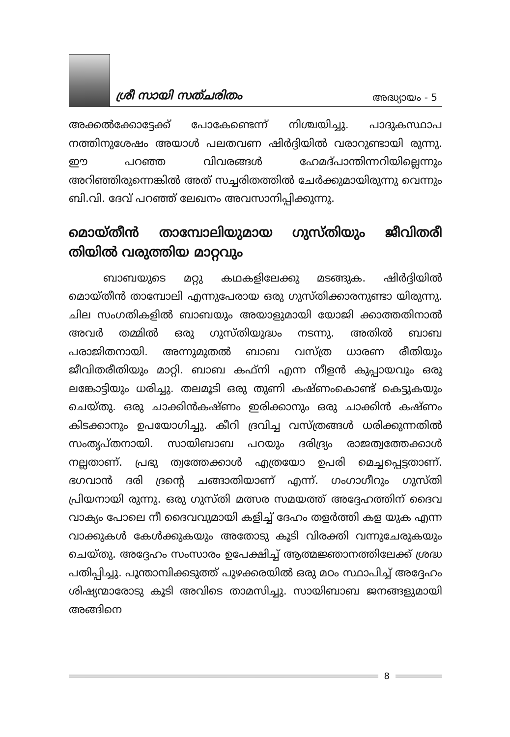ശ്രീ സായി സത്ചരിതം അദ്ധ്യായം - 5
അക്കൽക്കോട്ടേക്ക് പോകേണ്ടെന്ന് നിശ്ചയിച്ചു. പാദുകസ്ഥാപ നത്തിനുശേഷം അയാൾ പലതവണ ഷിർദ്ദിയിൽ വരാറുണ്ടായി രുന്നു. ഈ പറഞ്ഞ വിവരങ്ങൾ ഹേമദ്പാന്തിന്നറിയില്ലെന്നും അറിഞ്ഞിരുന്നെങ്കിൽ അത് സച്ചരിതത്തിൽ ചേർക്കുമായിരുന്നു വെന്നും ബി.വി. ദേവ് പറഞ്ഞ് ലേഖനം അവസാനിപ്പിക്കുന്നു.
മൊയ്തീൻ താമ്പോലിയുമായ ഗുസ്തിയും ജീവിതരീ തിയിൽ വരുത്തിയ മാറ്റവും
ബാബയുടെ മറ്റു കഥകളിലേക്കു മടങ്ങുക. ഷിർദ്ദിയിൽ മൊയ്തീൻ താമ്പോലി എന്നുപേരായ ഒരു ഗുസ്തിക്കാരനുണ്ടാ യിരുന്നു. ചില സംഗതികളിൽ ബാബയും അയാളുമായി യോജി ക്കാത്തതിനാൽ അവർ തമ്മിൽ ഒരു ഗുസ്തിയുദ്ധം നടന്നു. അതിൽ ബാബ പരാജിതനായി. അന്നുമുതൽ ബാബ വസ്ത്ര ധാരണ രീതിയും ജീവിതരീതിയും മാറ്റി. ബാബ കഫ്നി എന്ന നീളൻ കുപ്പായവും ഒരു ലങ്കോട്ടിയും ധരിച്ചു. തലമൂടി ഒരു തുണി കഷ്ണംകൊണ്ട് കെട്ടുകയും ചെയ്തു. ഒരു ചാക്കിൻകഷ്ണം ഇരിക്കാനും ഒരു ചാക്കിൻ കഷ്ണം കിടക്കാനും ഉപയോഗിച്ചു. കീറി ദ്രവിച്ച വസ്ത്രങ്ങൾ ധരിക്കുന്നതിൽ സംതൃപ്തനായി. സായിബാബ പറയും ദരിദ്ര്യം രാജത്വത്തേക്കാൾ നല്ലതാണ്. പ്രഭു ത്വത്തേക്കാൾ എത്രയോ ഉപരി മെച്ചപ്പെട്ടതാണ്. ഭഗവാൻ ദരി ദ്രന്റെ ചങ്ങാതിയാണ് എന്ന്. ഗംഗാഗീറും ഗുസ്തി പ്രിയനായി രുന്നു. ഒരു ഗുസ്തി മത്സര സമയത്ത് അദ്ദേഹത്തിന് ദൈവ വാക്യം പോലെ നീ ദൈവവുമായി കളിച്ച് ദേഹം തളർത്തി കള യുക എന്ന വാക്കുകൾ കേൾക്കുകയും അതോടു കൂടി വിരക്തി വന്നുചേരുകയും ചെയ്തു. അദ്ദേഹം സംസാരം ഉപേക്ഷിച്ച് ആത്മജ്ഞാനത്തിലേക്ക് ശ്രദ്ധ പതിപ്പിച്ചു. പൂന്താമ്പിക്കടുത്ത് പുഴക്കരയിൽ ഒരു മഠം സ്ഥാപിച്ച് അദ്ദേഹം ശിഷ്യന്മാരോടു കൂടി അവിടെ താമസിച്ചു. സായിബാബ ജനങ്ങളുമായി അങ്ങിനെ
8